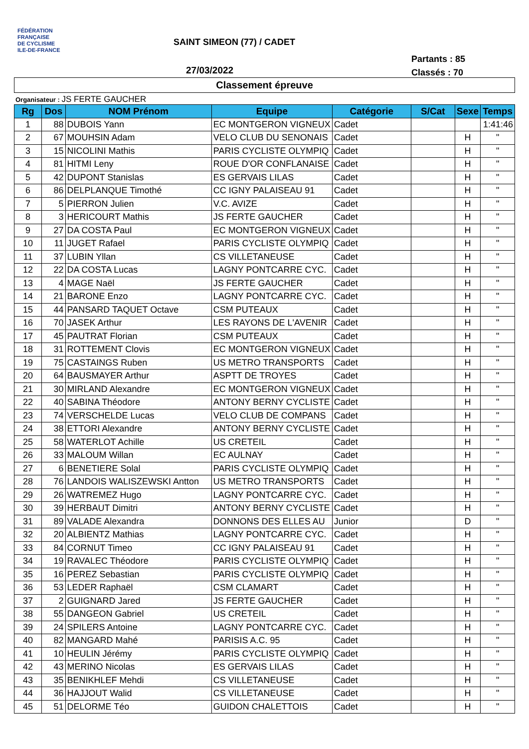FÉDÉRATION
FRANÇAISE
DE CYCLISME
ILE-DE-FRANCE
SAINT SIMEON (77) / CADET
Partants : 85
Classés : 70
27/03/2022
Classement épreuve
Organisateur : JS FERTE GAUCHER
| Rg | Dos | NOM Prénom | Equipe | Catégorie | S/Cat | Sexe | Temps |
| --- | --- | --- | --- | --- | --- | --- | --- |
| 1 | 88 | DUBOIS Yann | EC MONTGERON VIGNEUX | Cadet | | | 1:41:46 |
| 2 | 67 | MOUHSIN Adam | VELO CLUB DU SENONAIS | Cadet | | H | " |
| 3 | 15 | NICOLINI Mathis | PARIS CYCLISTE OLYMPIQ | Cadet | | H | " |
| 4 | 81 | HITMI Leny | ROUE D'OR CONFLANAISE | Cadet | | H | " |
| 5 | 42 | DUPONT Stanislas | ES GERVAIS LILAS | Cadet | | H | " |
| 6 | 86 | DELPLANQUE Timothé | CC IGNY PALAISEAU 91 | Cadet | | H | " |
| 7 | 5 | PIERRON Julien | V.C. AVIZE | Cadet | | H | " |
| 8 | 3 | HERICOURT Mathis | JS FERTE GAUCHER | Cadet | | H | " |
| 9 | 27 | DA COSTA Paul | EC MONTGERON VIGNEUX | Cadet | | H | " |
| 10 | 11 | JUGET Rafael | PARIS CYCLISTE OLYMPIQ | Cadet | | H | " |
| 11 | 37 | LUBIN Yllan | CS VILLETANEUSE | Cadet | | H | " |
| 12 | 22 | DA COSTA Lucas | LAGNY PONTCARRE CYC. | Cadet | | H | " |
| 13 | 4 | MAGE Naël | JS FERTE GAUCHER | Cadet | | H | " |
| 14 | 21 | BARONE Enzo | LAGNY PONTCARRE CYC. | Cadet | | H | " |
| 15 | 44 | PANSARD TAQUET Octave | CSM PUTEAUX | Cadet | | H | " |
| 16 | 70 | JASEK Arthur | LES RAYONS DE L'AVENIR | Cadet | | H | " |
| 17 | 45 | PAUTRAT Florian | CSM PUTEAUX | Cadet | | H | " |
| 18 | 31 | ROTTEMENT Clovis | EC MONTGERON VIGNEUX | Cadet | | H | " |
| 19 | 75 | CASTAINGS Ruben | US METRO TRANSPORTS | Cadet | | H | " |
| 20 | 64 | BAUSMAYER Arthur | ASPTT DE TROYES | Cadet | | H | " |
| 21 | 30 | MIRLAND Alexandre | EC MONTGERON VIGNEUX | Cadet | | H | " |
| 22 | 40 | SABINA Théodore | ANTONY BERNY CYCLISTE | Cadet | | H | " |
| 23 | 74 | VERSCHELDE Lucas | VELO CLUB DE COMPANS | Cadet | | H | " |
| 24 | 38 | ETTORI Alexandre | ANTONY BERNY CYCLISTE | Cadet | | H | " |
| 25 | 58 | WATERLOT Achille | US CRETEIL | Cadet | | H | " |
| 26 | 33 | MALOUM Willan | EC AULNAY | Cadet | | H | " |
| 27 | 6 | BENETIERE Solal | PARIS CYCLISTE OLYMPIQ | Cadet | | H | " |
| 28 | 76 | LANDOIS WALISZEWSKI Antton | US METRO TRANSPORTS | Cadet | | H | " |
| 29 | 26 | WATREMEZ Hugo | LAGNY PONTCARRE CYC. | Cadet | | H | " |
| 30 | 39 | HERBAUT Dimitri | ANTONY BERNY CYCLISTE | Cadet | | H | " |
| 31 | 89 | VALADE Alexandra | DONNONS DES ELLES AU | Junior | | D | " |
| 32 | 20 | ALBIENTZ Mathias | LAGNY PONTCARRE CYC. | Cadet | | H | " |
| 33 | 84 | CORNUT Timeo | CC IGNY PALAISEAU 91 | Cadet | | H | " |
| 34 | 19 | RAVALEC Théodore | PARIS CYCLISTE OLYMPIQ | Cadet | | H | " |
| 35 | 16 | PEREZ Sebastian | PARIS CYCLISTE OLYMPIQ | Cadet | | H | " |
| 36 | 53 | LEDER Raphaël | CSM CLAMART | Cadet | | H | " |
| 37 | 2 | GUIGNARD Jared | JS FERTE GAUCHER | Cadet | | H | " |
| 38 | 55 | DANGEON Gabriel | US CRETEIL | Cadet | | H | " |
| 39 | 24 | SPILERS Antoine | LAGNY PONTCARRE CYC. | Cadet | | H | " |
| 40 | 82 | MANGARD Mahé | PARISIS A.C. 95 | Cadet | | H | " |
| 41 | 10 | HEULIN Jérémy | PARIS CYCLISTE OLYMPIQ | Cadet | | H | " |
| 42 | 43 | MERINO Nicolas | ES GERVAIS LILAS | Cadet | | H | " |
| 43 | 35 | BENIKHLEF Mehdi | CS VILLETANEUSE | Cadet | | H | " |
| 44 | 36 | HAJJOUT Walid | CS VILLETANEUSE | Cadet | | H | " |
| 45 | 51 | DELORME Téo | GUIDON CHALETTOIS | Cadet | | H | " |